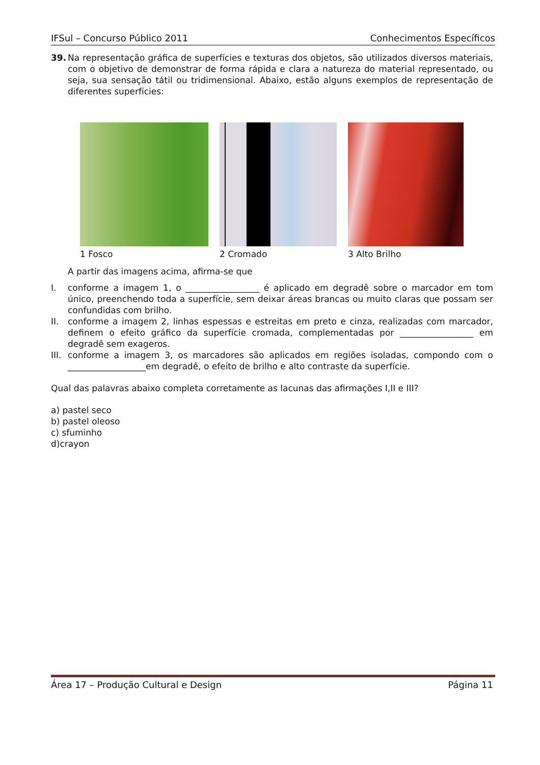IFSul – Concurso Público 2011 Conhecimentos Específicos
39. Na representação gráfica de superfícies e texturas dos objetos, são utilizados diversos materiais, com o objetivo de demonstrar de forma rápida e clara a natureza do material representado, ou seja, sua sensação tátil ou tridimensional. Abaixo, estão alguns exemplos de representação de diferentes superfícies:
1 Fosco 2 Cromado 3 Alto Brilho
A partir das imagens acima, afirma-se que
I. conforme a imagem 1, o _________________ é aplicado em degradê sobre o marcador em tom único, preenchendo toda a superfície, sem deixar áreas brancas ou muito claras que possam ser confundidas com brilho.
II. conforme a imagem 2, linhas espessas e estreitas em preto e cinza, realizadas com marcador, definem o efeito gráfico da superfície cromada, complementadas por _________________ em degradê sem exageros.
III.
conforme a imagem 3, os marcadores são aplicados em regiões isoladas, compondo com o __________________em degradê, o efeito de brilho e alto contraste da superfície.
Qual das palavras abaixo completa corretamente as lacunas das afirmações I,II e III?
a) pastel seco
b) pastel oleoso
c) sfuminho
d)crayon
Área 17 – Produção Cultural e Design Página 11